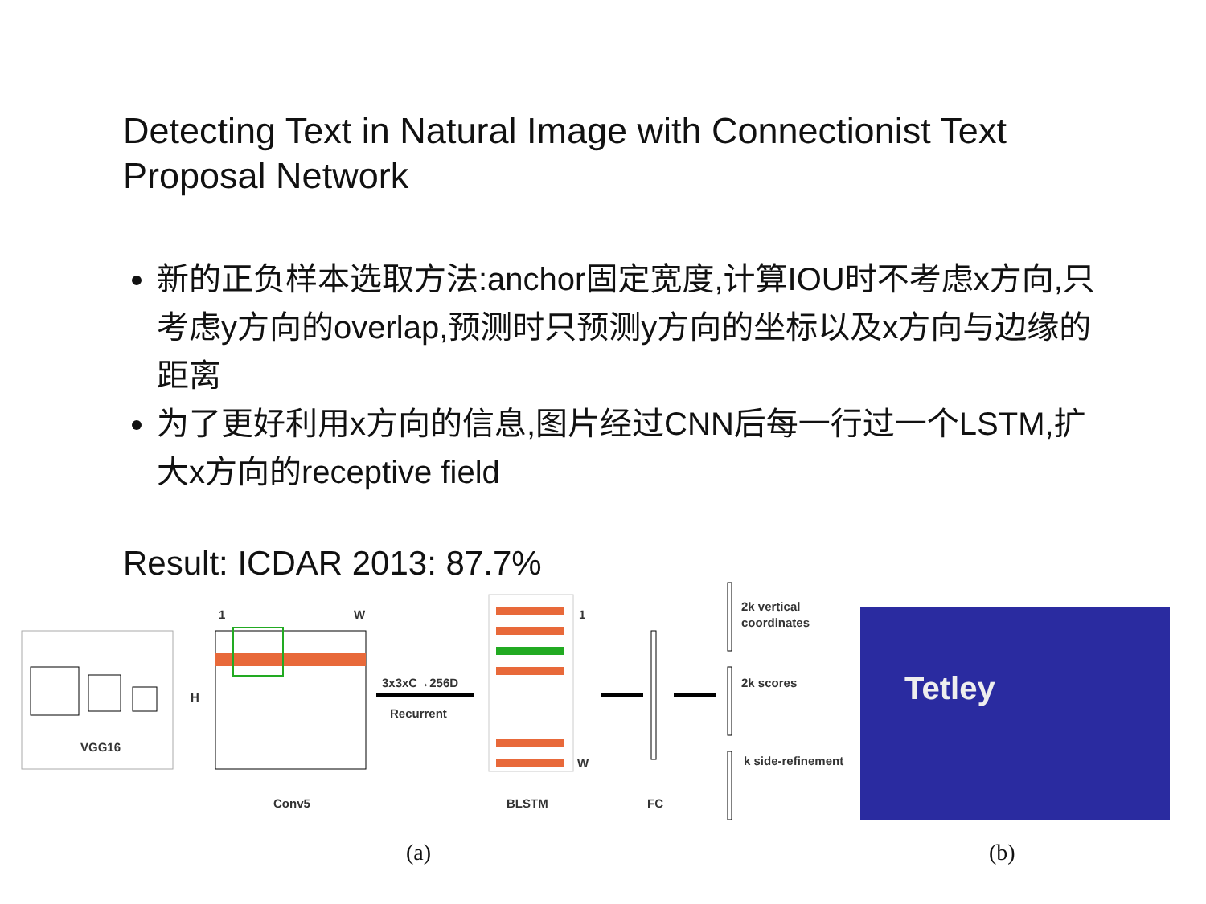Detecting Text in Natural Image with Connectionist Text Proposal Network
新的正负样本选取方法:anchor固定宽度,计算IOU时不考虑x方向,只考虑y方向的overlap,预测时只预测y方向的坐标以及x方向与边缘的距离
为了更好利用x方向的信息,图片经过CNN后每一行过一个LSTM,扩大x方向的receptive field
Result: ICDAR 2013: 87.7%
VGG16
1
W
H
Conv5
3x3xC→256D
Recurrent
1
W
BLSTM
FC
2k vertical
coordinates
2k scores
k side-refinement
Tetley
(a)
(b)